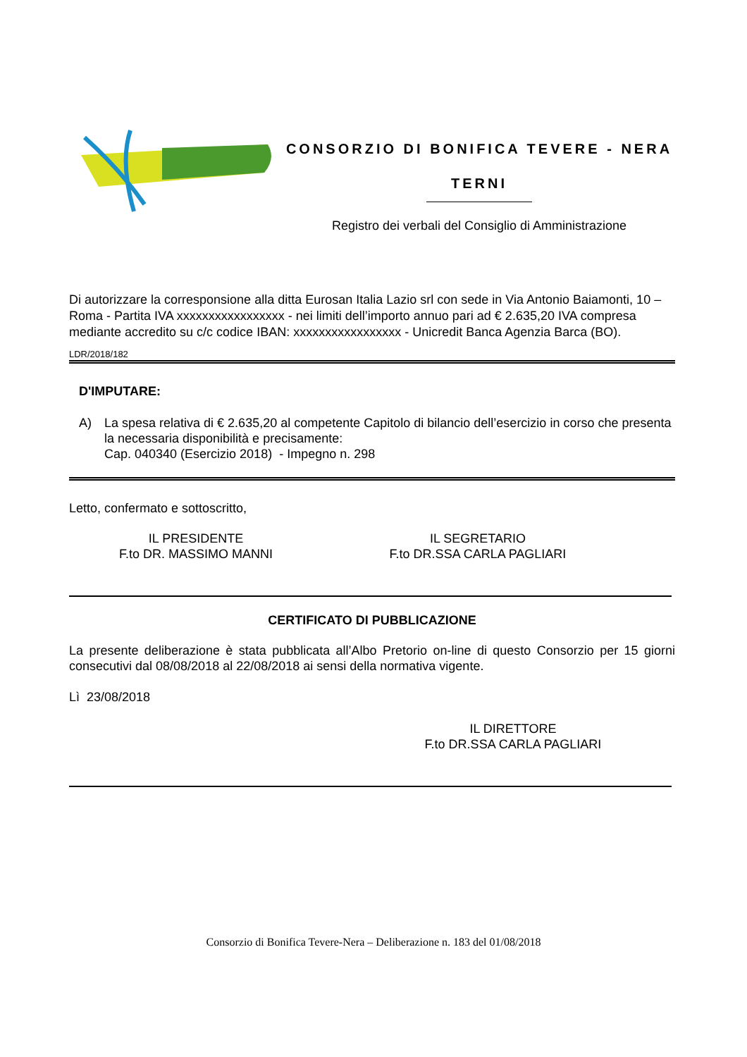CONSORZIO DI BONIFICA TEVERE - NERA
TERNI
Registro dei verbali del Consiglio di Amministrazione
Di autorizzare la corresponsione alla ditta Eurosan Italia Lazio srl con sede in Via Antonio Baiamonti, 10 – Roma - Partita IVA xxxxxxxxxxxxxxxxx - nei limiti dell’importo annuo pari ad € 2.635,20 IVA compresa mediante accredito su c/c codice IBAN: xxxxxxxxxxxxxxxxx - Unicredit Banca Agenzia Barca (BO).
LDR/2018/182
D'IMPUTARE:
A)
La spesa relativa di € 2.635,20 al competente Capitolo di bilancio dell’esercizio in corso che presenta la necessaria disponibilità e precisamente:
Cap. 040340 (Esercizio 2018) - Impegno n. 298
Letto, confermato e sottoscritto,
IL PRESIDENTE
F.to DR. MASSIMO MANNI
IL SEGRETARIO
F.to DR.SSA CARLA PAGLIARI
CERTIFICATO DI PUBBLICAZIONE
La presente deliberazione è stata pubblicata all’Albo Pretorio on-line di questo Consorzio per 15 giorni consecutivi dal 08/08/2018 al 22/08/2018 ai sensi della normativa vigente.
Lì 23/08/2018
IL DIRETTORE
F.to DR.SSA CARLA PAGLIARI
Consorzio di Bonifica Tevere-Nera – Deliberazione n. 183 del 01/08/2018